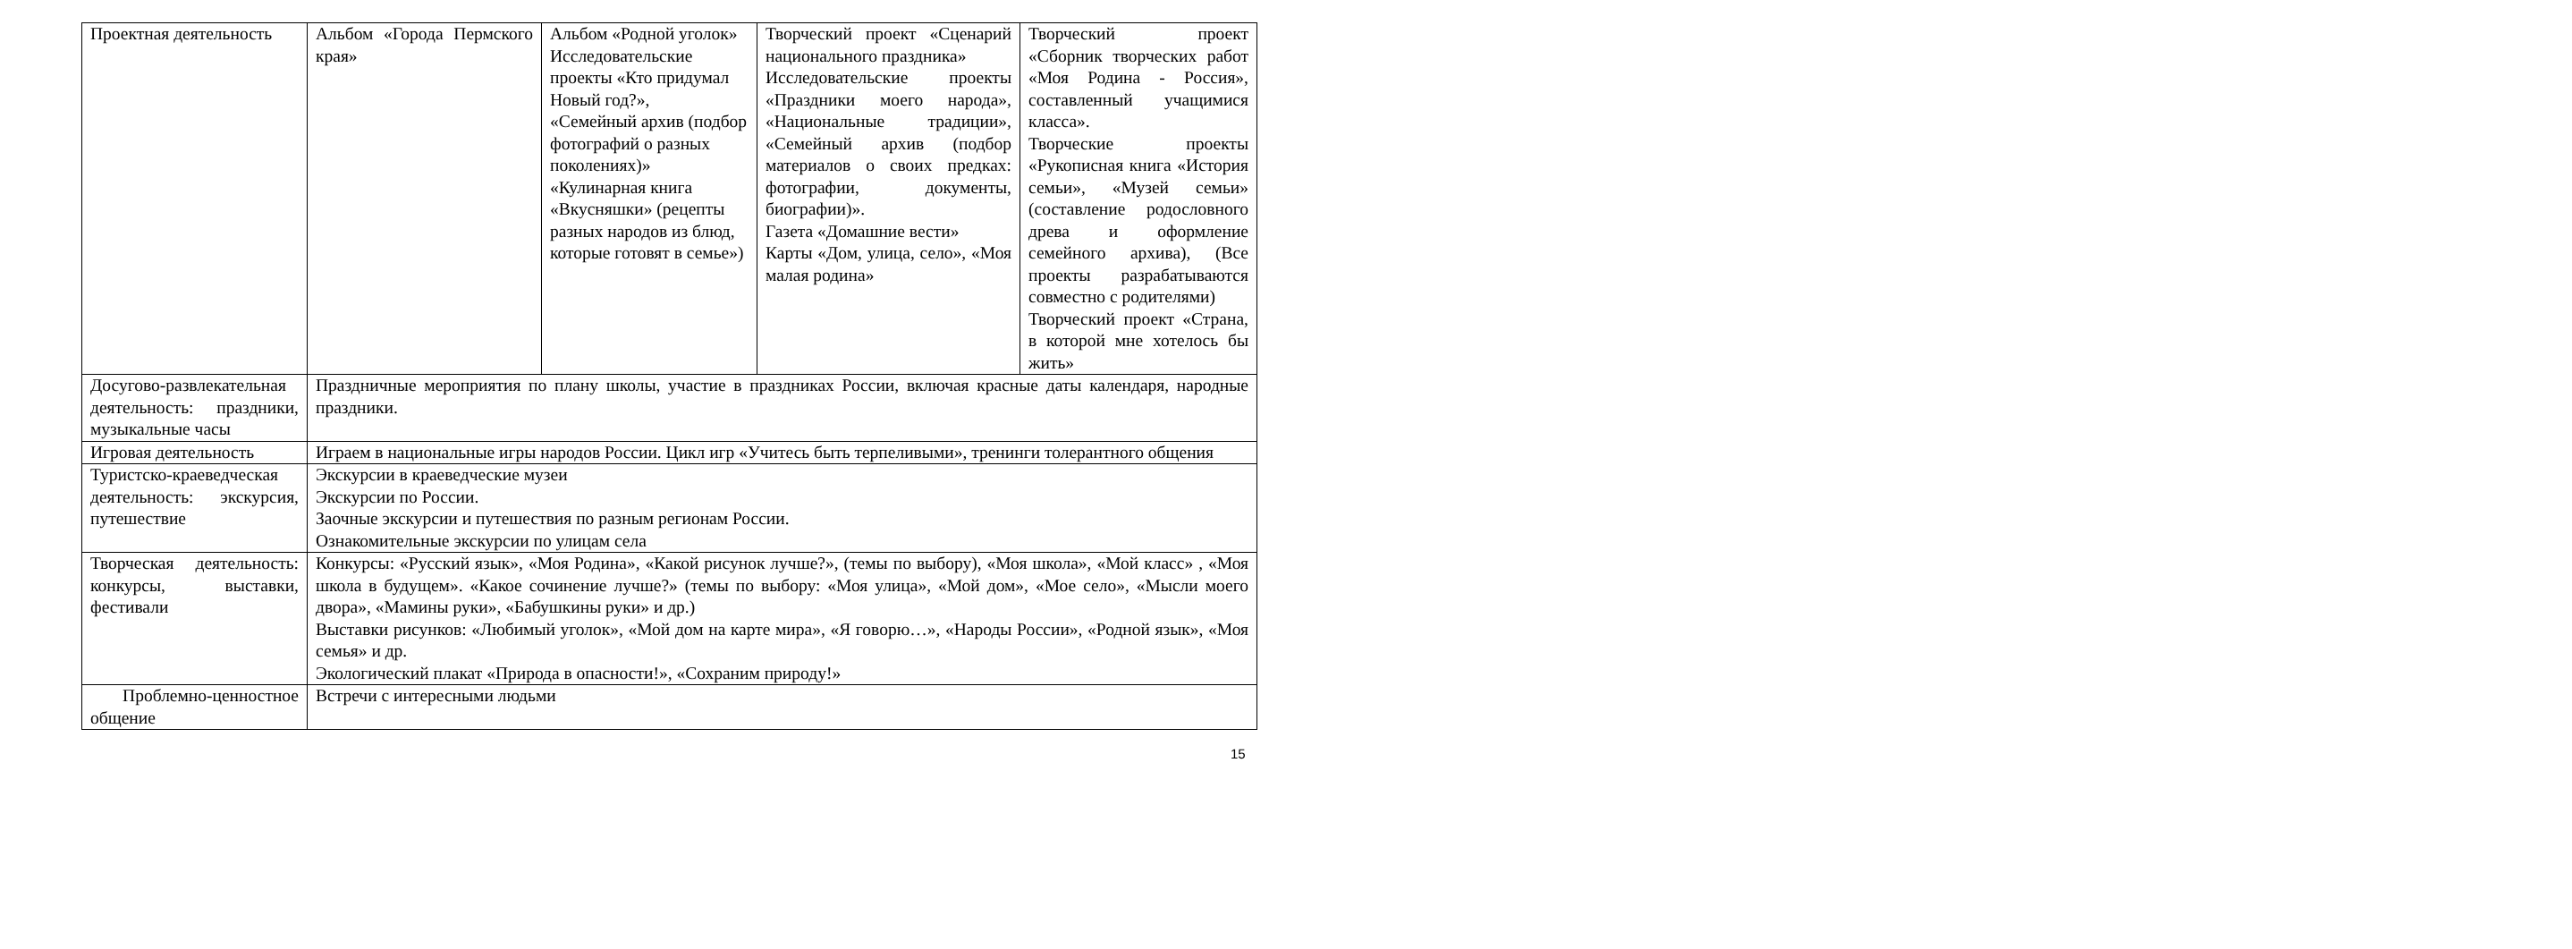| Проектная деятельность | Альбом «Города Пермского края» | Альбом «Родной уголок» Исследовательские проекты «Кто придумал Новый год?», «Семейный архив (подбор фотографий о разных поколениях)» «Кулинарная книга «Вкусняшки» (рецепты разных народов из блюд, которые готовят в семье») | Творческий проект «Сценарий национального праздника» Исследовательские проекты «Праздники моего народа», «Национальные традиции», «Семейный архив (подбор материалов о своих предках: фотографии, документы, биографии)». Газета «Домашние вести» Карты «Дом, улица, село», «Моя малая родина» | Творческий проект «Сборник творческих работ «Моя Родина - Россия», составленный учащимися класса». Творческие проекты «Рукописная книга «История семьи», «Музей семьи» (составление родословного древа и оформление семейного архива), (Все проекты разрабатываются совместно с родителями) Творческий проект «Страна, в которой мне хотелось бы жить» |
| Досугово-развлекательная деятельность: праздники, музыкальные часы | Праздничные мероприятия по плану школы, участие в праздниках России, включая красные даты календаря, народные праздники. | | | |
| Игровая деятельность | Играем в национальные игры народов России. Цикл игр «Учитесь быть терпеливыми», тренинги толерантного общения | | | |
| Туристско-краеведческая деятельность: экскурсия, путешествие | Экскурсии в краеведческие музеи Экскурсии по России. Заочные экскурсии и путешествия по разным регионам России. Ознакомительные экскурсии по улицам села | | | |
| Творческая деятельность: конкурсы, выставки, фестивали | Конкурсы: «Русский язык», «Моя Родина», «Какой рисунок лучше?», (темы по выбору), «Моя школа», «Мой класс» , «Моя школа в будущем». «Какое сочинение лучше?» (темы по выбору: «Моя улица», «Мой дом», «Мое село», «Мысли моего двора», «Мамины руки», «Бабушкины руки» и др.) Выставки рисунков: «Любимый уголок», «Мой дом на карте мира», «Я говорю…», «Народы России», «Родной язык», «Моя семья» и др. Экологический плакат «Природа в опасности!», «Сохраним природу!» | | | |
| Проблемно-ценностное общение | Встречи с интересными людьми | | | |
15